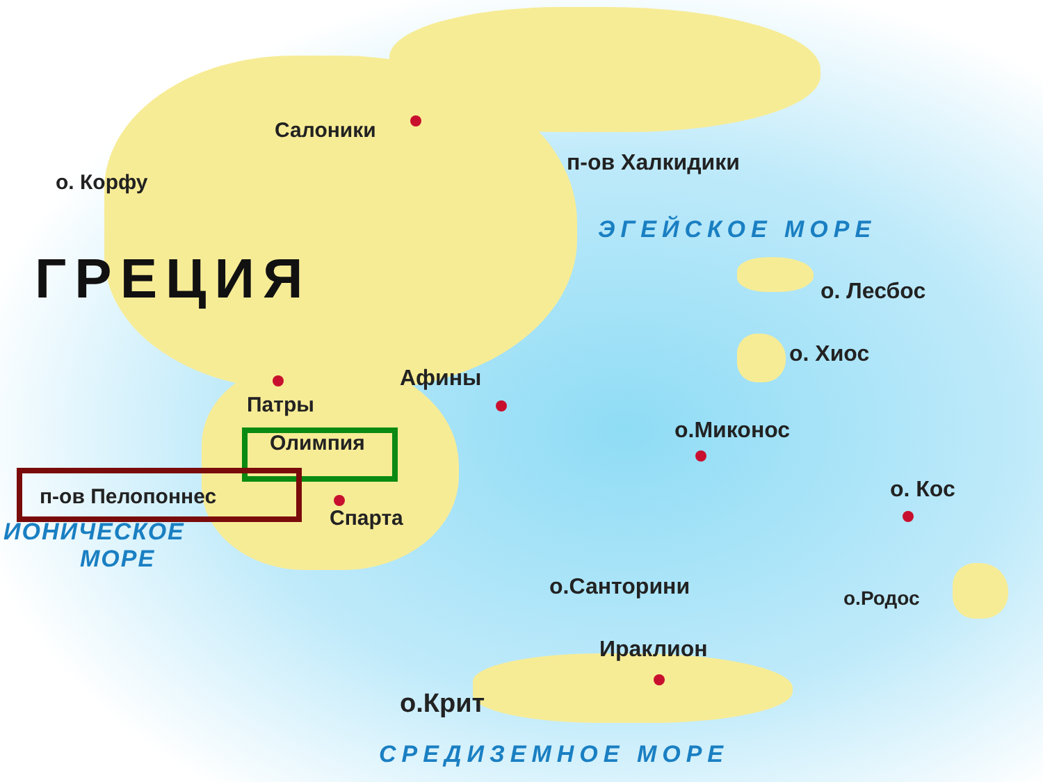Салоники
о. Корфу
п-ов Халкидики
ЭГЕЙСКОЕ МОРЕ
ГРЕЦИЯ о. Лесбос
о. Хиос
Афины
Патры
о.Миконос
Олимпия
о. Кос
п-ов Пелопоннес
Спарта
ИОНИЧЕСКОЕ
МОРЕ
о.Санторини о.Родос
Ираклион
о.Крит
СРЕДИЗЕМНОЕ МОРЕ